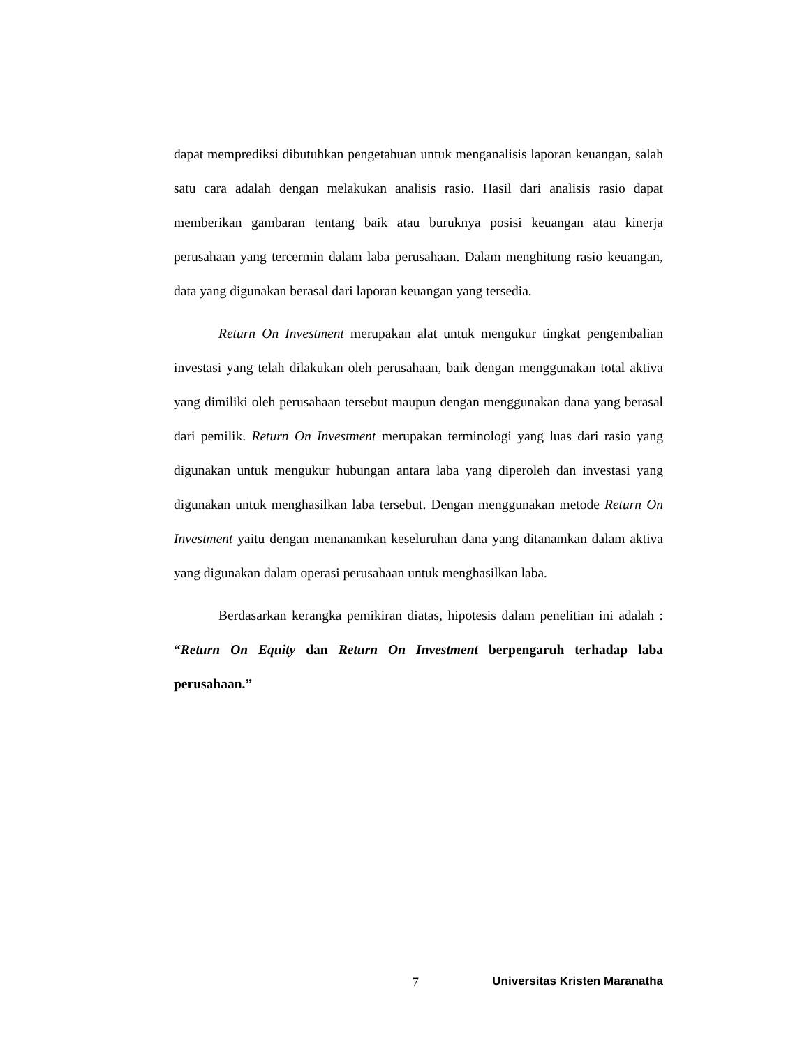dapat memprediksi dibutuhkan pengetahuan untuk menganalisis laporan keuangan, salah satu cara adalah dengan melakukan analisis rasio. Hasil dari analisis rasio dapat memberikan gambaran tentang baik atau buruknya posisi keuangan atau kinerja perusahaan yang tercermin dalam laba perusahaan. Dalam menghitung rasio keuangan, data yang digunakan berasal dari laporan keuangan yang tersedia.
Return On Investment merupakan alat untuk mengukur tingkat pengembalian investasi yang telah dilakukan oleh perusahaan, baik dengan menggunakan total aktiva yang dimiliki oleh perusahaan tersebut maupun dengan menggunakan dana yang berasal dari pemilik. Return On Investment merupakan terminologi yang luas dari rasio yang digunakan untuk mengukur hubungan antara laba yang diperoleh dan investasi yang digunakan untuk menghasilkan laba tersebut. Dengan menggunakan metode Return On Investment yaitu dengan menanamkan keseluruhan dana yang ditanamkan dalam aktiva yang digunakan dalam operasi perusahaan untuk menghasilkan laba.
Berdasarkan kerangka pemikiran diatas, hipotesis dalam penelitian ini adalah : “Return On Equity dan Return On Investment berpengaruh terhadap laba perusahaan.”
7 Universitas Kristen Maranatha